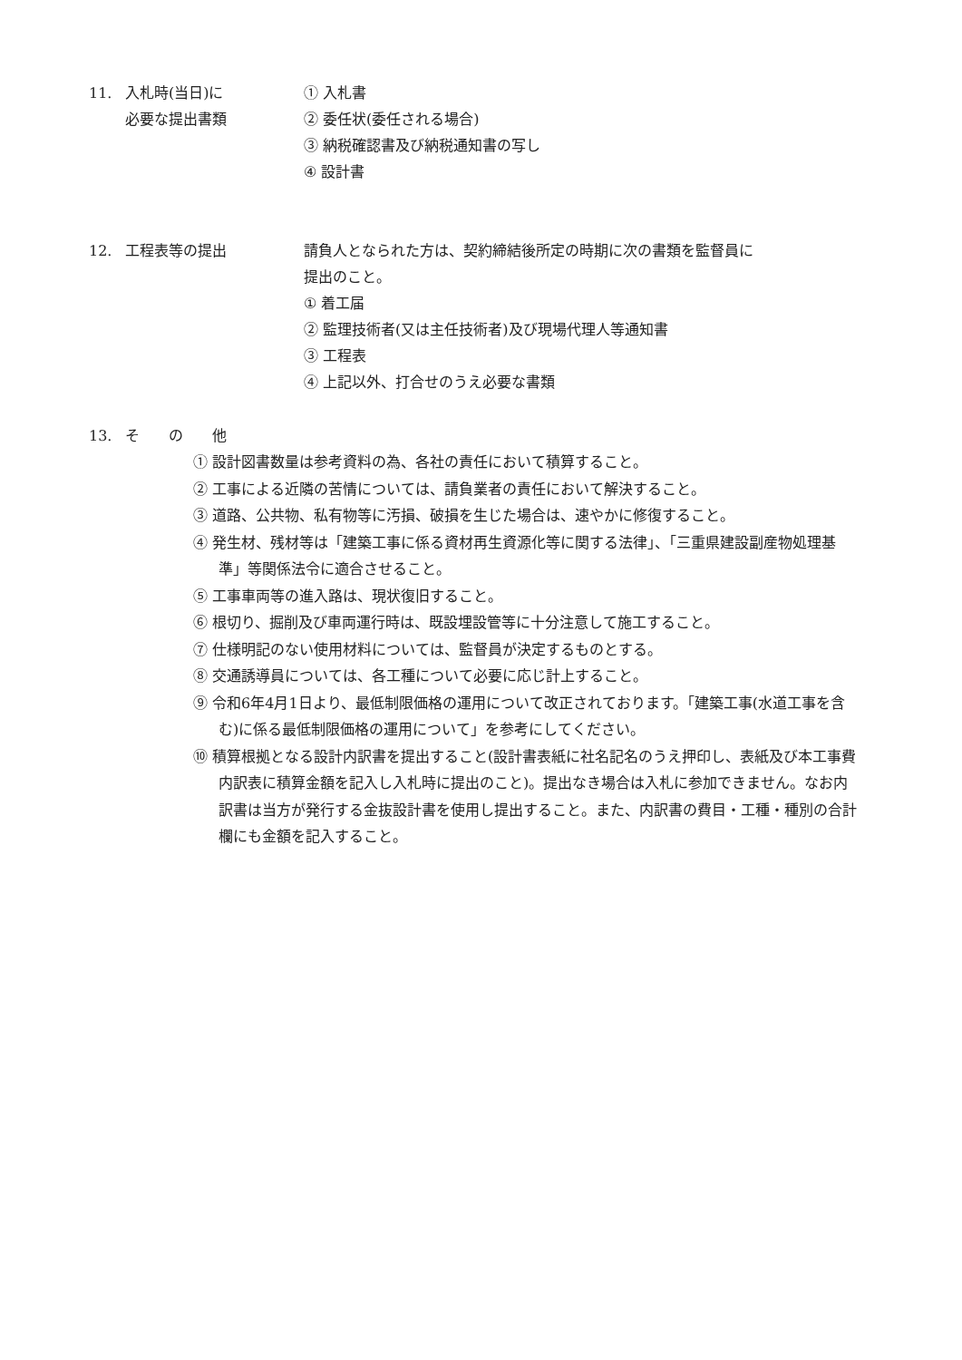11. 入札時(当日)に
必要な提出書類
① 入札書
② 委任状(委任される場合)
③ 納税確認書及び納税通知書の写し
④ 設計書
12. 工程表等の提出 請負人となられた方は、契約締結後所定の時期に次の書類を監督員に
提出のこと。
① 着工届
② 監理技術者(又は主任技術者)及び現場代理人等通知書
③ 工程表
④ 上記以外、打合せのうえ必要な書類
13. そ　　の　　他
① 設計図書数量は参考資料の為、各社の責任において積算すること。
② 工事による近隣の苦情については、請負業者の責任において解決すること。
③ 道路、公共物、私有物等に汚損、破損を生じた場合は、速やかに修復すること。
④ 発生材、残材等は「建築工事に係る資材再生資源化等に関する法律」、「三重県建設副産物処理基準」等関係法令に適合させること。
⑤ 工事車両等の進入路は、現状復旧すること。
⑥ 根切り、掘削及び車両運行時は、既設埋設管等に十分注意して施工すること。
⑦ 仕様明記のない使用材料については、監督員が決定するものとする。
⑧ 交通誘導員については、各工種について必要に応じ計上すること。
⑨ 令和6年4月1日より、最低制限価格の運用について改正されております。「建築工事(水道工事を含む)に係る最低制限価格の運用について」を参考にしてください。
⑩ 積算根拠となる設計内訳書を提出すること(設計書表紙に社名記名のうえ押印し、表紙及び本工事費内訳表に積算金額を記入し入札時に提出のこと)。提出なき場合は入札に参加できません。なお内訳書は当方が発行する金抜設計書を使用し提出すること。また、内訳書の費目・工種・種別の合計欄にも金額を記入すること。